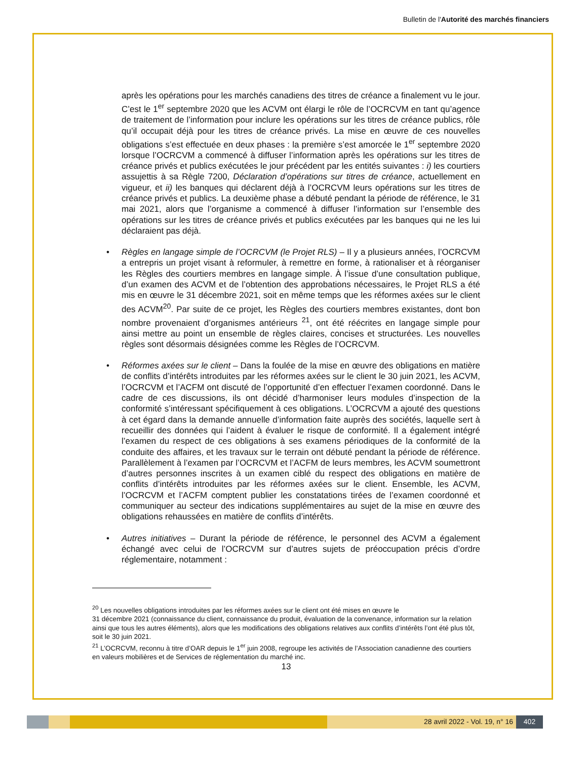Bulletin de l'Autorité des marchés financiers
après les opérations pour les marchés canadiens des titres de créance a finalement vu le jour. C’est le 1<sup>er</sup> septembre 2020 que les ACVM ont élargi le rôle de l’OCRCVM en tant qu’agence de traitement de l’information pour inclure les opérations sur les titres de créance publics, rôle qu’il occupait déjà pour les titres de créance privés. La mise en œuvre de ces nouvelles obligations s’est effectuée en deux phases : la première s’est amorcée le 1<sup>er</sup> septembre 2020 lorsque l’OCRCVM a commencé à diffuser l’information après les opérations sur les titres de créance privés et publics exécutées le jour précédent par les entités suivantes : i) les courtiers assujettis à sa Règle 7200, Déclaration d’opérations sur titres de créance, actuellement en vigueur, et ii) les banques qui déclarent déjà à l’OCRCVM leurs opérations sur les titres de créance privés et publics. La deuxième phase a débuté pendant la période de référence, le 31 mai 2021, alors que l’organisme a commencé à diffuser l’information sur l’ensemble des opérations sur les titres de créance privés et publics exécutées par les banques qui ne les lui déclaraient pas déjà.
• Règles en langage simple de l’OCRCVM (le Projet RLS) – Il y a plusieurs années, l’OCRCVM a entrepris un projet visant à reformuler, à remettre en forme, à rationaliser et à réorganiser les Règles des courtiers membres en langage simple. À l’issue d’une consultation publique, d’un examen des ACVM et de l’obtention des approbations nécessaires, le Projet RLS a été mis en œuvre le 31 décembre 2021, soit en même temps que les réformes axées sur le client des ACVM<sup>20</sup>. Par suite de ce projet, les Règles des courtiers membres existantes, dont bon nombre provenaient d’organismes antérieurs <sup>21</sup>, ont été réécrites en langage simple pour ainsi mettre au point un ensemble de règles claires, concises et structurées. Les nouvelles règles sont désormais désignées comme les Règles de l’OCRCVM.
• Réformes axées sur le client – Dans la foulée de la mise en œuvre des obligations en matière de conflits d’intérêts introduites par les réformes axées sur le client le 30 juin 2021, les ACVM, l’OCRCVM et l’ACFM ont discuté de l’opportunité d’en effectuer l’examen coordonné. Dans le cadre de ces discussions, ils ont décidé d’harmoniser leurs modules d’inspection de la conformité s’intéressant spécifiquement à ces obligations. L’OCRCVM a ajouté des questions à cet égard dans la demande annuelle d’information faite auprès des sociétés, laquelle sert à recueillir des données qui l’aident à évaluer le risque de conformité. Il a également intégré l’examen du respect de ces obligations à ses examens périodiques de la conformité de la conduite des affaires, et les travaux sur le terrain ont débuté pendant la période de référence. Parallèlement à l’examen par l’OCRCVM et l’ACFM de leurs membres, les ACVM soumettront d’autres personnes inscrites à un examen ciblé du respect des obligations en matière de conflits d’intérêts introduites par les réformes axées sur le client. Ensemble, les ACVM, l’OCRCVM et l’ACFM comptent publier les constatations tirées de l’examen coordonné et communiquer au secteur des indications supplémentaires au sujet de la mise en œuvre des obligations rehaussées en matière de conflits d’intérêts.
• Autres initiatives – Durant la période de référence, le personnel des ACVM a également échangé avec celui de l’OCRCVM sur d’autres sujets de préoccupation précis d’ordre réglementaire, notamment :
<sup>20</sup> Les nouvelles obligations introduites par les réformes axées sur le client ont été mises en œuvre le
31 décembre 2021 (connaissance du client, connaissance du produit, évaluation de la convenance, information sur la relation ainsi que tous les autres éléments), alors que les modifications des obligations relatives aux conflits d’intérêts l’ont été plus tôt, soit le 30 juin 2021.
<sup>21</sup> L’OCRCVM, reconnu à titre d’OAR depuis le 1<sup>er</sup> juin 2008, regroupe les activités de l’Association canadienne des courtiers en valeurs mobilières et de Services de réglementation du marché inc.
13
28 avril 2022 - Vol. 19, n° 16 402